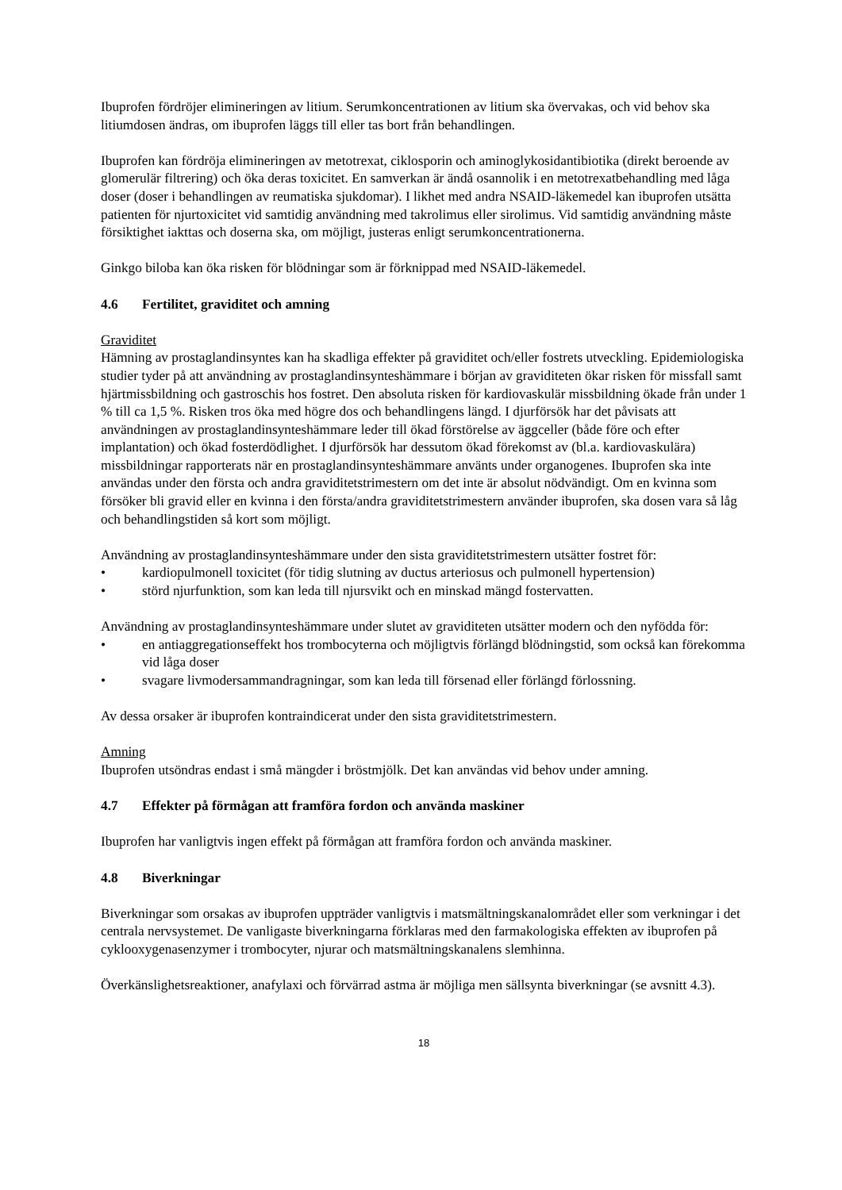Ibuprofen fördröjer elimineringen av litium. Serumkoncentrationen av litium ska övervakas, och vid behov ska litiumdosen ändras, om ibuprofen läggs till eller tas bort från behandlingen.
Ibuprofen kan fördröja elimineringen av metotrexat, ciklosporin och aminoglykosidantibiotika (direkt beroende av glomerulär filtrering) och öka deras toxicitet. En samverkan är ändå osannolik i en metotrexatbehandling med låga doser (doser i behandlingen av reumatiska sjukdomar). I likhet med andra NSAID-läkemedel kan ibuprofen utsätta patienten för njurtoxicitet vid samtidig användning med takrolimus eller sirolimus. Vid samtidig användning måste försiktighet iakttas och doserna ska, om möjligt, justeras enligt serumkoncentrationerna.
Ginkgo biloba kan öka risken för blödningar som är förknippad med NSAID-läkemedel.
4.6 Fertilitet, graviditet och amning
Graviditet
Hämning av prostaglandinsyntes kan ha skadliga effekter på graviditet och/eller fostrets utveckling. Epidemiologiska studier tyder på att användning av prostaglandinsynteshämmare i början av graviditeten ökar risken för missfall samt hjärtmissbildning och gastroschis hos fostret. Den absoluta risken för kardiovaskulär missbildning ökade från under 1 % till ca 1,5 %. Risken tros öka med högre dos och behandlingens längd. I djurförsök har det påvisats att användningen av prostaglandinsynteshämmare leder till ökad förstörelse av äggceller (både före och efter implantation) och ökad fosterdödlighet. I djurförsök har dessutom ökad förekomst av (bl.a. kardiovaskulära) missbildningar rapporterats när en prostaglandinsynteshämmare använts under organogenes. Ibuprofen ska inte användas under den första och andra graviditetstrimestern om det inte är absolut nödvändigt. Om en kvinna som försöker bli gravid eller en kvinna i den första/andra graviditetstrimestern använder ibuprofen, ska dosen vara så låg och behandlingstiden så kort som möjligt.
Användning av prostaglandinsynteshämmare under den sista graviditetstrimestern utsätter fostret för:
• kardiopulmonell toxicitet (för tidig slutning av ductus arteriosus och pulmonell hypertension)
• störd njurfunktion, som kan leda till njursvikt och en minskad mängd fostervatten.
Användning av prostaglandinsynteshämmare under slutet av graviditeten utsätter modern och den nyfödda för:
• en antiaggregationseffekt hos trombocyterna och möjligtvis förlängd blödningstid, som också kan förekomma vid låga doser
• svagare livmodersammandragningar, som kan leda till försenad eller förlängd förlossning.
Av dessa orsaker är ibuprofen kontraindicerat under den sista graviditetstrimestern.
Amning
Ibuprofen utsöndras endast i små mängder i bröstmjölk. Det kan användas vid behov under amning.
4.7 Effekter på förmågan att framföra fordon och använda maskiner
Ibuprofen har vanligtvis ingen effekt på förmågan att framföra fordon och använda maskiner.
4.8 Biverkningar
Biverkningar som orsakas av ibuprofen uppträder vanligtvis i matsmältningskanalområdet eller som verkningar i det centrala nervsystemet. De vanligaste biverkningarna förklaras med den farmakologiska effekten av ibuprofen på cyklooxygenasenzymer i trombocyter, njurar och matsmältningskanalens slemhinna.
Överkänslighetsreaktioner, anafylaxi och förvärrad astma är möjliga men sällsynta biverkningar (se avsnitt 4.3).
18